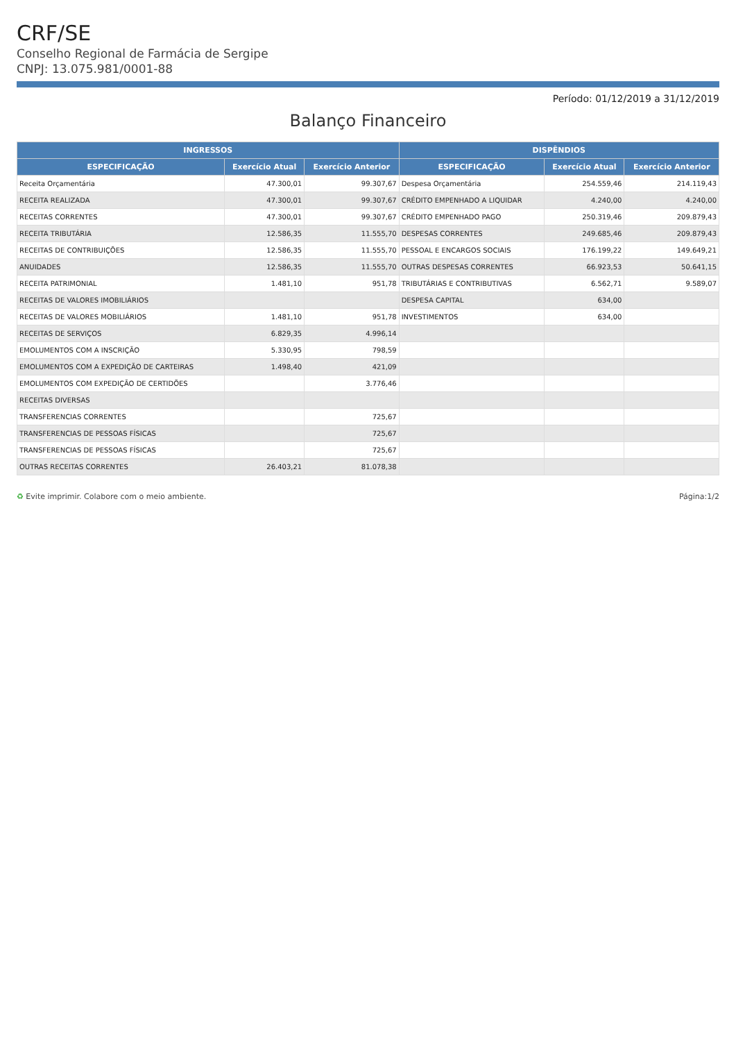CRF/SE
Conselho Regional de Farmácia de Sergipe
CNPJ: 13.075.981/0001-88
Período: 01/12/2019 a 31/12/2019
Balanço Financeiro
| INGRESSOS | | | DISPÊNDIOS | | |
| --- | --- | --- | --- | --- | --- |
| ESPECIFICAÇÃO | Exercício Atual | Exercício Anterior | ESPECIFICAÇÃO | Exercício Atual | Exercício Anterior |
| Receita Orçamentária | 47.300,01 | 99.307,67 | Despesa Orçamentária | 254.559,46 | 214.119,43 |
| RECEITA REALIZADA | 47.300,01 | 99.307,67 | CRÉDITO EMPENHADO A LIQUIDAR | 4.240,00 | 4.240,00 |
| RECEITAS CORRENTES | 47.300,01 | 99.307,67 | CRÉDITO EMPENHADO PAGO | 250.319,46 | 209.879,43 |
| RECEITA TRIBUTÁRIA | 12.586,35 | 11.555,70 | DESPESAS CORRENTES | 249.685,46 | 209.879,43 |
| RECEITAS DE CONTRIBUIÇÕES | 12.586,35 | 11.555,70 | PESSOAL E ENCARGOS SOCIAIS | 176.199,22 | 149.649,21 |
| ANUIDADES | 12.586,35 | 11.555,70 | OUTRAS DESPESAS CORRENTES | 66.923,53 | 50.641,15 |
| RECEITA PATRIMONIAL | 1.481,10 | 951,78 | TRIBUTÁRIAS E CONTRIBUTIVAS | 6.562,71 | 9.589,07 |
| RECEITAS DE VALORES IMOBILIÁRIOS | | | DESPESA CAPITAL | 634,00 | |
| RECEITAS DE VALORES MOBILIÁRIOS | 1.481,10 | 951,78 | INVESTIMENTOS | 634,00 | |
| RECEITAS DE SERVIÇOS | 6.829,35 | 4.996,14 | | | |
| EMOLUMENTOS COM A INSCRIÇÃO | 5.330,95 | 798,59 | | | |
| EMOLUMENTOS COM A EXPEDIÇÃO DE CARTEIRAS | 1.498,40 | 421,09 | | | |
| EMOLUMENTOS COM EXPEDIÇÃO DE CERTIDÕES | | 3.776,46 | | | |
| RECEITAS DIVERSAS | | | | | |
| TRANSFERENCIAS CORRENTES | | 725,67 | | | |
| TRANSFERENCIAS DE PESSOAS FÍSICAS | | 725,67 | | | |
| TRANSFERENCIAS DE PESSOAS FÍSICAS | | 725,67 | | | |
| OUTRAS RECEITAS CORRENTES | 26.403,21 | 81.078,38 | | | |
♻ Evite imprimir. Colabore com o meio ambiente. Página:1/2